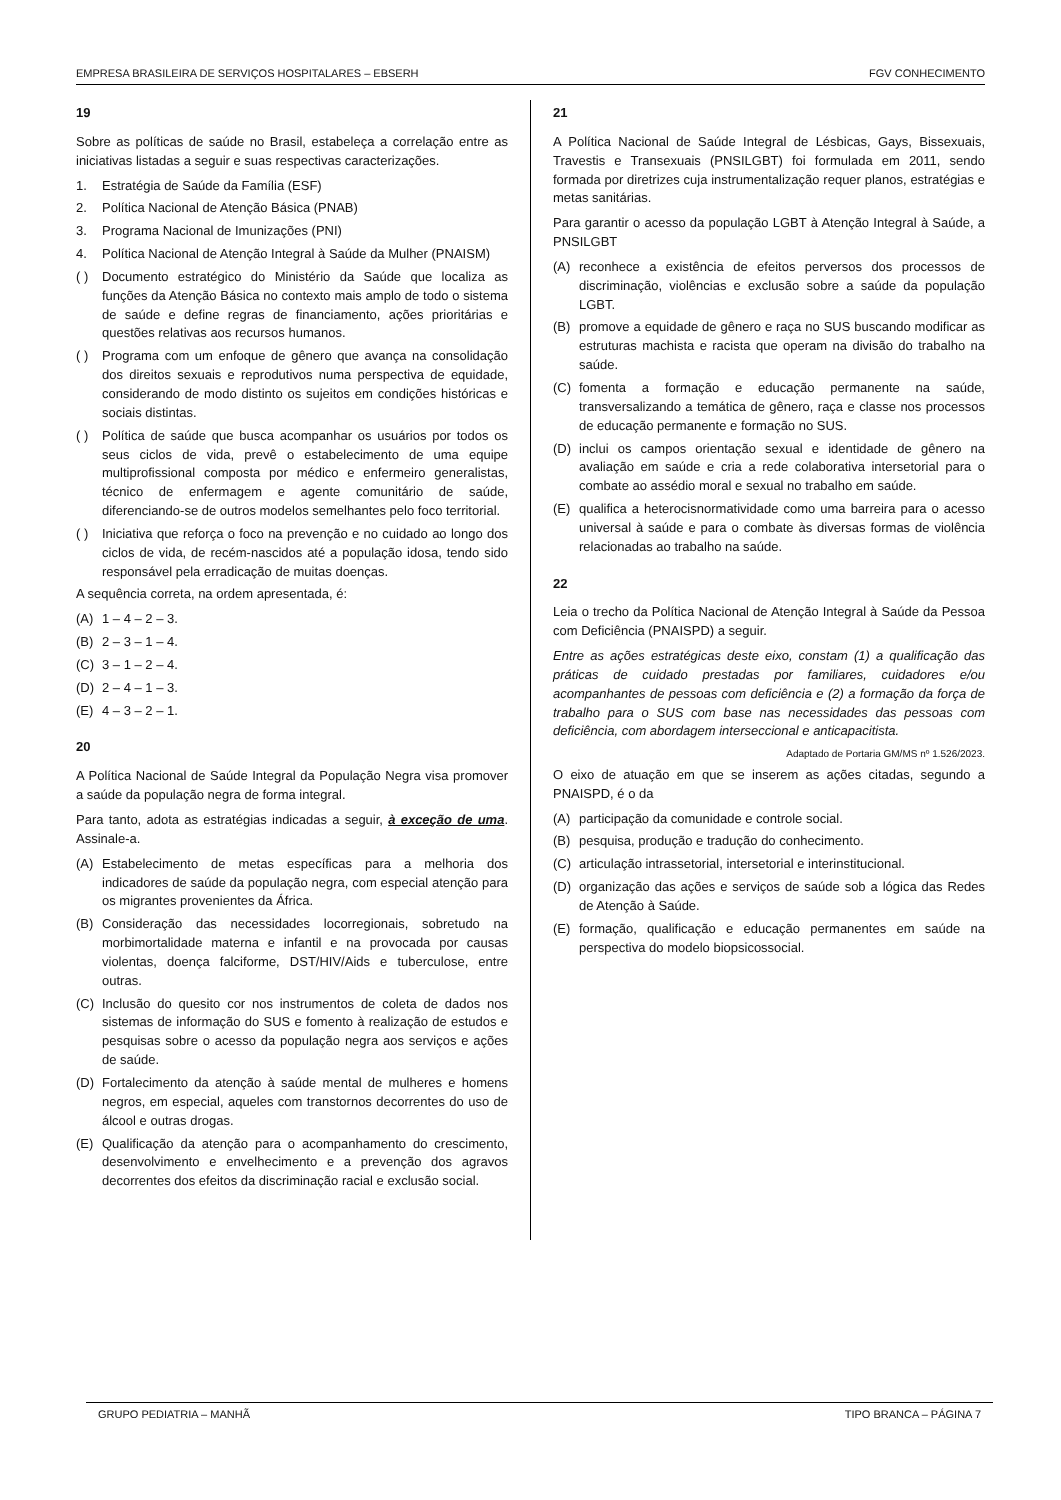EMPRESA BRASILEIRA DE SERVIÇOS HOSPITALARES – EBSERH FGV CONHECIMENTO
19
Sobre as políticas de saúde no Brasil, estabeleça a correlação entre as iniciativas listadas a seguir e suas respectivas caracterizações.
1. Estratégia de Saúde da Família (ESF)
2. Política Nacional de Atenção Básica (PNAB)
3. Programa Nacional de Imunizações (PNI)
4. Política Nacional de Atenção Integral à Saúde da Mulher (PNAISM)
( ) Documento estratégico do Ministério da Saúde que localiza as funções da Atenção Básica no contexto mais amplo de todo o sistema de saúde e define regras de financiamento, ações prioritárias e questões relativas aos recursos humanos.
( ) Programa com um enfoque de gênero que avança na consolidação dos direitos sexuais e reprodutivos numa perspectiva de equidade, considerando de modo distinto os sujeitos em condições históricas e sociais distintas.
( ) Política de saúde que busca acompanhar os usuários por todos os seus ciclos de vida, prevê o estabelecimento de uma equipe multiprofissional composta por médico e enfermeiro generalistas, técnico de enfermagem e agente comunitário de saúde, diferenciando-se de outros modelos semelhantes pelo foco territorial.
( ) Iniciativa que reforça o foco na prevenção e no cuidado ao longo dos ciclos de vida, de recém-nascidos até a população idosa, tendo sido responsável pela erradicação de muitas doenças.
A sequência correta, na ordem apresentada, é:
(A) 1 – 4 – 2 – 3.
(B) 2 – 3 – 1 – 4.
(C) 3 – 1 – 2 – 4.
(D) 2 – 4 – 1 – 3.
(E) 4 – 3 – 2 – 1.
20
A Política Nacional de Saúde Integral da População Negra visa promover a saúde da população negra de forma integral.
Para tanto, adota as estratégias indicadas a seguir, à exceção de uma. Assinale-a.
(A) Estabelecimento de metas específicas para a melhoria dos indicadores de saúde da população negra, com especial atenção para os migrantes provenientes da África.
(B) Consideração das necessidades locorregionais, sobretudo na morbimortalidade materna e infantil e na provocada por causas violentas, doença falciforme, DST/HIV/Aids e tuberculose, entre outras.
(C) Inclusão do quesito cor nos instrumentos de coleta de dados nos sistemas de informação do SUS e fomento à realização de estudos e pesquisas sobre o acesso da população negra aos serviços e ações de saúde.
(D) Fortalecimento da atenção à saúde mental de mulheres e homens negros, em especial, aqueles com transtornos decorrentes do uso de álcool e outras drogas.
(E) Qualificação da atenção para o acompanhamento do crescimento, desenvolvimento e envelhecimento e a prevenção dos agravos decorrentes dos efeitos da discriminação racial e exclusão social.
21
A Política Nacional de Saúde Integral de Lésbicas, Gays, Bissexuais, Travestis e Transexuais (PNSILGBT) foi formulada em 2011, sendo formada por diretrizes cuja instrumentalização requer planos, estratégias e metas sanitárias.
Para garantir o acesso da população LGBT à Atenção Integral à Saúde, a PNSILGBT
(A) reconhece a existência de efeitos perversos dos processos de discriminação, violências e exclusão sobre a saúde da população LGBT.
(B) promove a equidade de gênero e raça no SUS buscando modificar as estruturas machista e racista que operam na divisão do trabalho na saúde.
(C) fomenta a formação e educação permanente na saúde, transversalizando a temática de gênero, raça e classe nos processos de educação permanente e formação no SUS.
(D) inclui os campos orientação sexual e identidade de gênero na avaliação em saúde e cria a rede colaborativa intersetorial para o combate ao assédio moral e sexual no trabalho em saúde.
(E) qualifica a heterocisnormatividade como uma barreira para o acesso universal à saúde e para o combate às diversas formas de violência relacionadas ao trabalho na saúde.
22
Leia o trecho da Política Nacional de Atenção Integral à Saúde da Pessoa com Deficiência (PNAISPD) a seguir.
Entre as ações estratégicas deste eixo, constam (1) a qualificação das práticas de cuidado prestadas por familiares, cuidadores e/ou acompanhantes de pessoas com deficiência e (2) a formação da força de trabalho para o SUS com base nas necessidades das pessoas com deficiência, com abordagem interseccional e anticapacitista.
Adaptado de Portaria GM/MS nº 1.526/2023.
O eixo de atuação em que se inserem as ações citadas, segundo a PNAISPD, é o da
(A) participação da comunidade e controle social.
(B) pesquisa, produção e tradução do conhecimento.
(C) articulação intrassetorial, intersetorial e interinstitucional.
(D) organização das ações e serviços de saúde sob a lógica das Redes de Atenção à Saúde.
(E) formação, qualificação e educação permanentes em saúde na perspectiva do modelo biopsicossocial.
GRUPO PEDIATRIA – MANHÃ TIPO BRANCA – PÁGINA 7